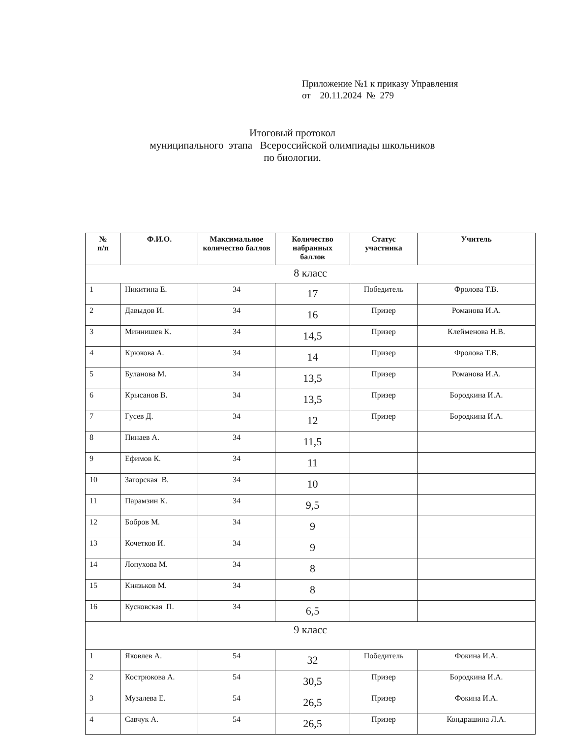Приложение №1 к приказу Управления
от 20.11.2024 № 279
Итоговый протокол
муниципального этапа Всероссийской олимпиады школьников
по биологии.
| № п/п | Ф.И.О. | Максимальное количество баллов | Количество набранных баллов | Статус участника | Учитель |
| --- | --- | --- | --- | --- | --- |
| 8 класс | | | | | |
| 1 | Никитина Е. | 34 | 17 | Победитель | Фролова Т.В. |
| 2 | Давыдов И. | 34 | 16 | Призер | Романова И.А. |
| 3 | Миннишев К. | 34 | 14,5 | Призер | Клейменова Н.В. |
| 4 | Крюкова А. | 34 | 14 | Призер | Фролова Т.В. |
| 5 | Буланова М. | 34 | 13,5 | Призер | Романова И.А. |
| 6 | Крысанов В. | 34 | 13,5 | Призер | Бородкина И.А. |
| 7 | Гусев Д. | 34 | 12 | Призер | Бородкина И.А. |
| 8 | Пинаев А. | 34 | 11,5 | | |
| 9 | Ефимов К. | 34 | 11 | | |
| 10 | Загорская В. | 34 | 10 | | |
| 11 | Парамзин К. | 34 | 9,5 | | |
| 12 | Бобров М. | 34 | 9 | | |
| 13 | Кочетков И. | 34 | 9 | | |
| 14 | Лопухова М. | 34 | 8 | | |
| 15 | Князьков М. | 34 | 8 | | |
| 16 | Кусковская П. | 34 | 6,5 | | |
| 9 класс | | | | | |
| 1 | Яковлев А. | 54 | 32 | Победитель | Фокина И.А. |
| 2 | Кострюкова А. | 54 | 30,5 | Призер | Бородкина И.А. |
| 3 | Музалева Е. | 54 | 26,5 | Призер | Фокина И.А. |
| 4 | Савчук А. | 54 | 26,5 | Призер | Кондрашина Л.А. |